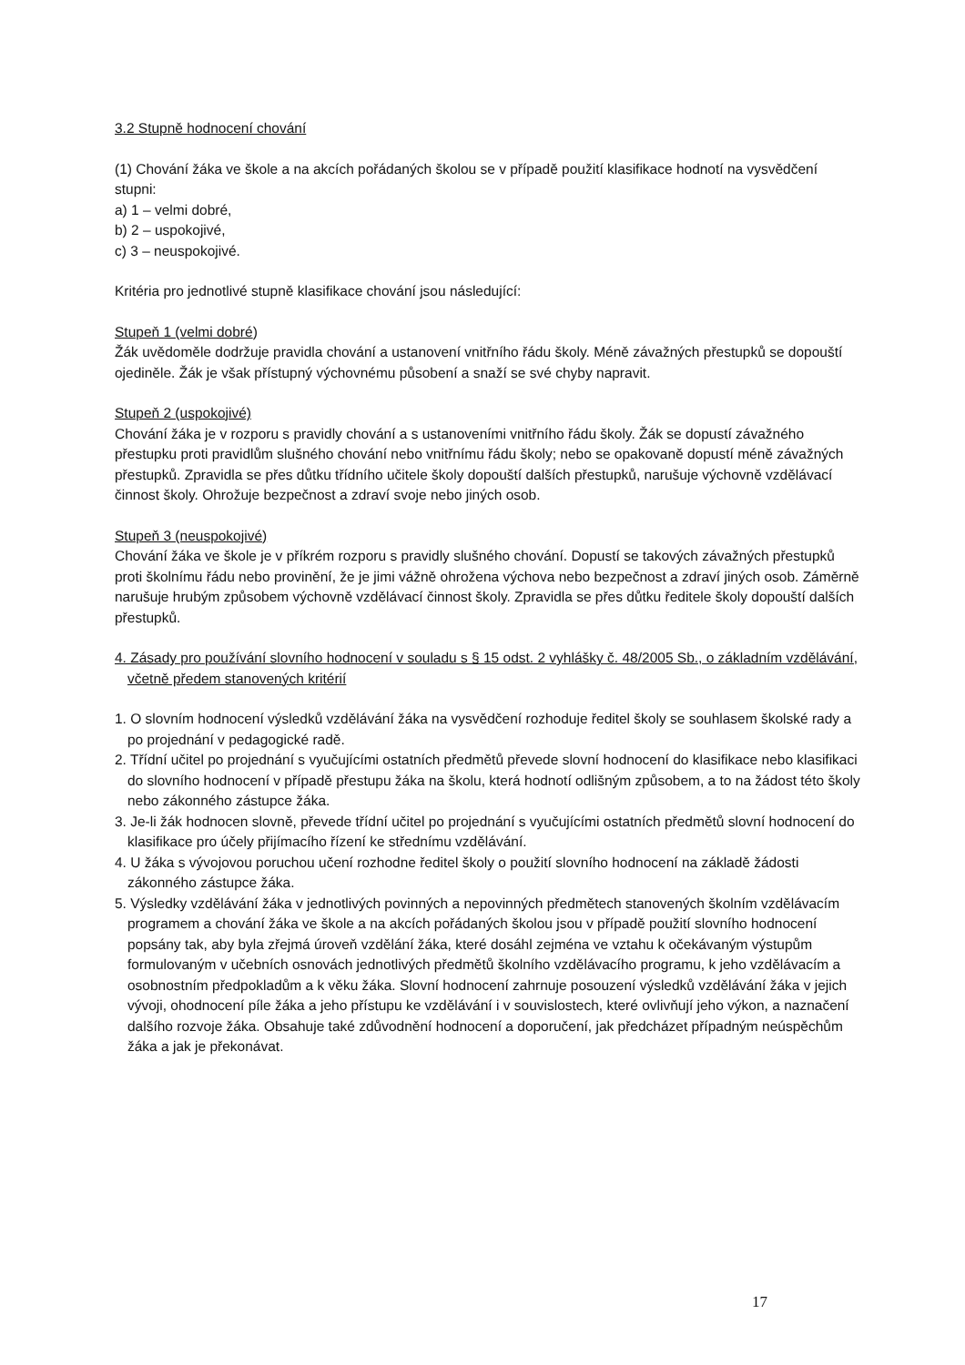3.2 Stupně hodnocení chování
(1) Chování žáka ve škole a na akcích pořádaných školou se v případě použití klasifikace hodnotí na vysvědčení stupni:
a) 1 – velmi dobré,
b) 2 – uspokojivé,
c) 3 – neuspokojivé.
Kritéria pro jednotlivé stupně klasifikace chování jsou následující:
Stupeň 1 (velmi dobré)
Žák uvědoměle dodržuje pravidla chování a ustanovení vnitřního řádu školy. Méně závažných přestupků se dopouští ojediněle. Žák je však přístupný výchovnému působení a snaží se své chyby napravit.
Stupeň 2 (uspokojivé)
Chování žáka je v rozporu s pravidly chování a s ustanoveními vnitřního řádu školy. Žák se dopustí závažného přestupku proti pravidlům slušného chování nebo vnitřnímu řádu školy; nebo se opakovaně dopustí méně závažných přestupků. Zpravidla se přes důtku třídního učitele školy dopouští dalších přestupků, narušuje výchovně vzdělávací činnost školy. Ohrožuje bezpečnost a zdraví svoje nebo jiných osob.
Stupeň 3 (neuspokojivé)
Chování žáka ve škole je v příkrém rozporu s pravidly slušného chování. Dopustí se takových závažných přestupků proti školnímu řádu nebo provinění, že je jimi vážně ohrožena výchova nebo bezpečnost a zdraví jiných osob. Záměrně narušuje hrubým způsobem výchovně vzdělávací činnost školy. Zpravidla se přes důtku ředitele školy dopouští dalších přestupků.
4. Zásady pro používání slovního hodnocení v souladu s § 15 odst. 2 vyhlášky č. 48/2005 Sb., o základním vzdělávání, včetně předem stanovených kritérií
1. O slovním hodnocení výsledků vzdělávání žáka na vysvědčení rozhoduje ředitel školy se souhlasem školské rady a po projednání v pedagogické radě.
2. Třídní učitel po projednání s vyučujícími ostatních předmětů převede slovní hodnocení do klasifikace nebo klasifikaci do slovního hodnocení v případě přestupu žáka na školu, která hodnotí odlišným způsobem, a to na žádost této školy nebo zákonného zástupce žáka.
3. Je-li žák hodnocen slovně, převede třídní učitel po projednání s vyučujícími ostatních předmětů slovní hodnocení do klasifikace pro účely přijímacího řízení ke střednímu vzdělávání.
4. U žáka s vývojovou poruchou učení rozhodne ředitel školy o použití slovního hodnocení na základě žádosti zákonného zástupce žáka.
5. Výsledky vzdělávání žáka v jednotlivých povinných a nepovinných předmětech stanovených školním vzdělávacím programem a chování žáka ve škole a na akcích pořádaných školou jsou v případě použití slovního hodnocení popsány tak, aby byla zřejmá úroveň vzdělání žáka, které dosáhl zejména ve vztahu k očekávaným výstupům formulovaným v učebních osnovách jednotlivých předmětů školního vzdělávacího programu, k jeho vzdělávacím a osobnostním předpokladům a k věku žáka. Slovní hodnocení zahrnuje posouzení výsledků vzdělávání žáka v jejich vývoji, ohodnocení píle žáka a jeho přístupu ke vzdělávání i v souvislostech, které ovlivňují jeho výkon, a naznačení dalšího rozvoje žáka. Obsahuje také zdůvodnění hodnocení a doporučení, jak předcházet případným neúspěchům žáka a jak je překonávat.
17